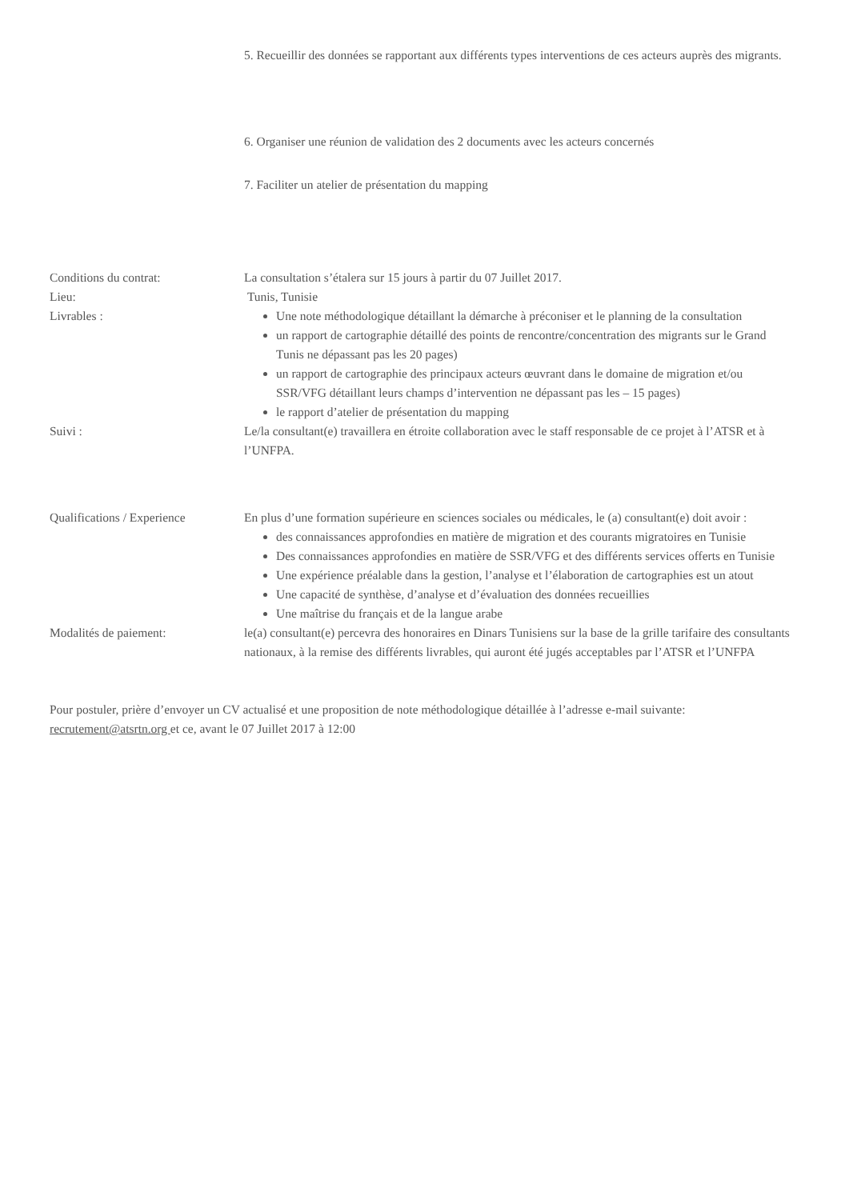5. Recueillir des données se rapportant aux différents types interventions de ces acteurs auprès des migrants.
6. Organiser une réunion de validation des 2 documents avec les acteurs concernés
7. Faciliter un atelier de présentation du mapping
Conditions du contrat: La consultation s’étalera sur 15 jours à partir du 07 Juillet 2017.
Lieu: Tunis, Tunisie
Livrables :
Une note méthodologique détaillant la démarche à préconiser et le planning de la consultation
un rapport de cartographie détaillé des points de rencontre/concentration des migrants sur le Grand Tunis ne dépassant pas les 20 pages)
un rapport de cartographie des principaux acteurs œuvrant dans le domaine de migration et/ou SSR/VFG détaillant leurs champs d’intervention ne dépassant pas les – 15 pages)
le rapport d’atelier de présentation du mapping
Suivi : Le/la consultant(e) travaillera en étroite collaboration avec le staff responsable de ce projet à l’ATSR et à l’UNFPA.
Qualifications / Experience
En plus d’une formation supérieure en sciences sociales ou médicales, le (a) consultant(e) doit avoir :
des connaissances approfondies en matière de migration et des courants migratoires en Tunisie
Des connaissances approfondies en matière de SSR/VFG et des différents services offerts en Tunisie
Une expérience préalable dans la gestion, l’analyse et l’élaboration de cartographies est un atout
Une capacité de synthèse, d’analyse et d’évaluation des données recueillies
Une maîtrise du français et de la langue arabe
Modalités de paiement: le(a) consultant(e) percevra des honoraires en Dinars Tunisiens sur la base de la grille tarifaire des consultants nationaux, à la remise des différents livrables, qui auront été jugés acceptables par l’ATSR et l’UNFPA
Pour postuler, prière d’envoyer un CV actualisé et une proposition de note méthodologique détaillée à l’adresse e-mail suivante: recrutement@atsrtn.org et ce, avant le 07 Juillet 2017 à 12:00